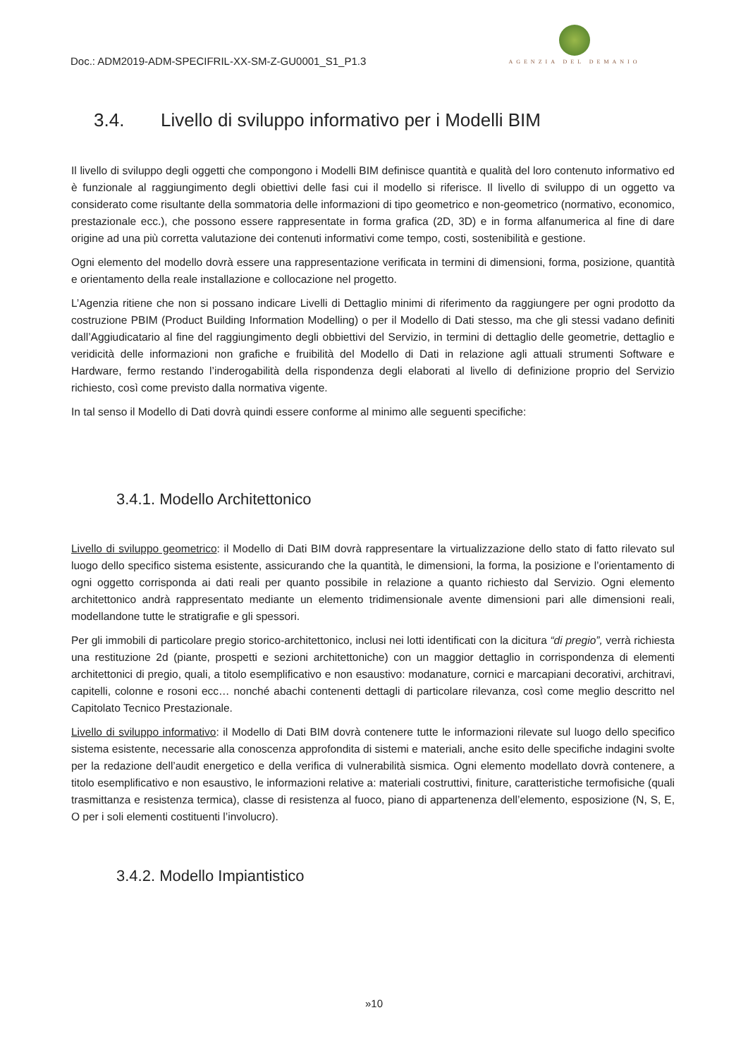Doc.: ADM2019-ADM-SPECIFRIL-XX-SM-Z-GU0001_S1_P1.3
AGENZIA DEL DEMANIO
3.4. Livello di sviluppo informativo per i Modelli BIM
Il livello di sviluppo degli oggetti che compongono i Modelli BIM definisce quantità e qualità del loro contenuto informativo ed è funzionale al raggiungimento degli obiettivi delle fasi cui il modello si riferisce. Il livello di sviluppo di un oggetto va considerato come risultante della sommatoria delle informazioni di tipo geometrico e non-geometrico (normativo, economico, prestazionale ecc.), che possono essere rappresentate in forma grafica (2D, 3D) e in forma alfanumerica al fine di dare origine ad una più corretta valutazione dei contenuti informativi come tempo, costi, sostenibilità e gestione.
Ogni elemento del modello dovrà essere una rappresentazione verificata in termini di dimensioni, forma, posizione, quantità e orientamento della reale installazione e collocazione nel progetto.
L’Agenzia ritiene che non si possano indicare Livelli di Dettaglio minimi di riferimento da raggiungere per ogni prodotto da costruzione PBIM (Product Building Information Modelling) o per il Modello di Dati stesso, ma che gli stessi vadano definiti dall’Aggiudicatario al fine del raggiungimento degli obbiettivi del Servizio, in termini di dettaglio delle geometrie, dettaglio e veridicità delle informazioni non grafiche e fruibilità del Modello di Dati in relazione agli attuali strumenti Software e Hardware, fermo restando l’inderogabilità della rispondenza degli elaborati al livello di definizione proprio del Servizio richiesto, così come previsto dalla normativa vigente.
In tal senso il Modello di Dati dovrà quindi essere conforme al minimo alle seguenti specifiche:
3.4.1. Modello Architettonico
Livello di sviluppo geometrico: il Modello di Dati BIM dovrà rappresentare la virtualizzazione dello stato di fatto rilevato sul luogo dello specifico sistema esistente, assicurando che la quantità, le dimensioni, la forma, la posizione e l’orientamento di ogni oggetto corrisponda ai dati reali per quanto possibile in relazione a quanto richiesto dal Servizio. Ogni elemento architettonico andrà rappresentato mediante un elemento tridimensionale avente dimensioni pari alle dimensioni reali, modellandone tutte le stratigrafie e gli spessori.
Per gli immobili di particolare pregio storico-architettonico, inclusi nei lotti identificati con la dicitura “di pregio”, verrà richiesta una restituzione 2d (piante, prospetti e sezioni architettoniche) con un maggior dettaglio in corrispondenza di elementi architettonici di pregio, quali, a titolo esemplificativo e non esaustivo: modanature, cornici e marcapiani decorativi, architravi, capitelli, colonne e rosoni ecc… nonché abachi contenenti dettagli di particolare rilevanza, così come meglio descritto nel Capitolato Tecnico Prestazionale.
Livello di sviluppo informativo: il Modello di Dati BIM dovrà contenere tutte le informazioni rilevate sul luogo dello specifico sistema esistente, necessarie alla conoscenza approfondita di sistemi e materiali, anche esito delle specifiche indagini svolte per la redazione dell’audit energetico e della verifica di vulnerabilità sismica. Ogni elemento modellato dovrà contenere, a titolo esemplificativo e non esaustivo, le informazioni relative a: materiali costruttivi, finiture, caratteristiche termofisiche (quali trasmittanza e resistenza termica), classe di resistenza al fuoco, piano di appartenenza dell’elemento, esposizione (N, S, E, O per i soli elementi costituenti l’involucro).
3.4.2. Modello Impiantistico
»10